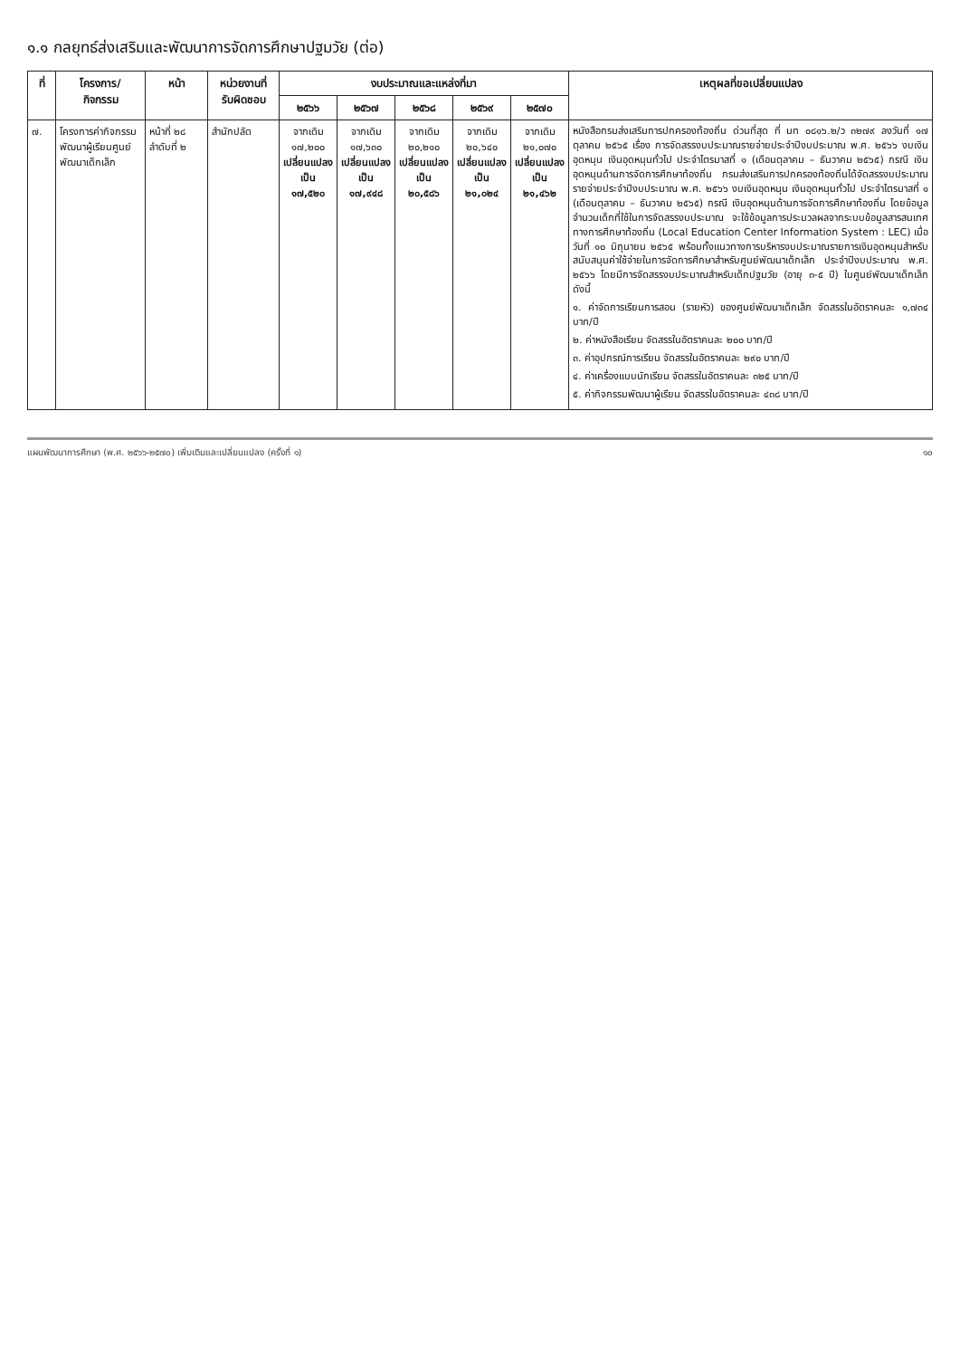๑.๑ กลยุทธ์ส่งเสริมและพัฒนาการจัดการศึกษาปฐมวัย (ต่อ)
| ที่ | โครงการ/ กิจกรรม | หน้า | หน่วยงานที่ รับผิดชอบ | งบประมาณและแหล่งที่มา | | | | | เหตุผลที่ขอเปลี่ยนแปลง |
| --- | --- | --- | --- | --- | --- | --- | --- | --- | --- |
| | | | | ๒๕๖๖ | ๒๕๖๗ | ๒๕๖๘ | ๒๕๖๙ | ๒๕๗๐ | |
| ๗. | โครงการค่ากิจกรรมพัฒนาผู้เรียนศูนย์พัฒนาเด็กเล็ก | หน้าที่ ๒๘ ลำดับที่ ๒ | สำนักปลัด | จากเดิม ๑๗,๒๐๐ เปลี่ยนแปลง เป็น ๑๗,๕๒๐ | จากเดิม ๑๗,๖๓๐ เปลี่ยนแปลง เป็น ๑๗,๙๔๘ | จากเดิม ๒๐,๒๑๐ เปลี่ยนแปลง เป็น ๒๐,๕๘๖ | จากเดิม ๒๐,๖๔๐ เปลี่ยนแปลง เป็น ๒๑,๐๒๔ | จากเดิม ๒๑,๐๗๐ เปลี่ยนแปลง เป็น ๒๑,๔๖๒ | หนังสือกรมส่งเสริมการปกครองท้องถิ่น ด่วนที่สุด ที่ มท ๐๘๑๖.๒/ว ๓๒๗๙ ลงวันที่ ๑๗ ตุลาคม ๒๕๖๕ เรื่อง การจัดสรรงบประมาณรายจ่ายประจำปีงบประมาณ พ.ศ. ๒๕๖๖ งบเงินอุดหนุน เงินอุดหนุนทั่วไป ประจำไตรมาสที่ ๑ (เดือนตุลาคม – ธันวาคม ๒๕๖๕) กรณี เงินอุดหนุนด้านการจัดการศึกษาท้องถิ่น กรมส่งเสริมการปกครองท้องถิ่นได้จัดสรรงบประมาณรายจ่ายประจำปีงบประมาณ พ.ศ. ๒๕๖๖ งบเงินอุดหนุน เงินอุดหนุนทั่วไป ประจำไตรมาสที่ ๑ (เดือนตุลาคม – ธันวาคม ๒๕๖๕) กรณี เงินอุดหนุนด้านการจัดการศึกษาท้องถิ่น โดยข้อมูลจำนวนเด็กที่ใช้ในการจัดสรรงบประมาณ จะใช้ข้อมูลการประมวลผลจากระบบข้อมูลสารสนเทศทางการศึกษาท้องถิ่น (Local Education Center Information System : LEC) เมื่อวันที่ ๑๐ มิถุนายน ๒๕๖๕ พร้อมทั้งแนวทางการบริหารงบประมาณรายการเงินอุดหนุนสำหรับสนับสนุนค่าใช้จ่ายในการจัดการศึกษาสำหรับศูนย์พัฒนาเด็กเล็ก ประจำปีงบประมาณ พ.ศ. ๒๕๖๖ โดยมีการจัดสรรงบประมาณสำหรับเด็กปฐมวัย (อายุ ๓-๕ ปี) ในศูนย์พัฒนาเด็กเล็ก ดังนี้ ๑. ค่าจัดการเรียนการสอน (รายหัว) ของศูนย์พัฒนาเด็กเล็ก จัดสรรในอัตราคนละ ๑,๗๓๔ บาท/ปี ๒. ค่าหนังสือเรียน จัดสรรในอัตราคนละ ๒๐๐ บาท/ปี ๓. ค่าอุปกรณ์การเรียน จัดสรรในอัตราคนละ ๒๙๐ บาท/ปี ๔. ค่าเครื่องแบบนักเรียน จัดสรรในอัตราคนละ ๓๒๕ บาท/ปี ๕. ค่ากิจกรรมพัฒนาผู้เรียน จัดสรรในอัตราคนละ ๔๓๘ บาท/ปี |
แผนพัฒนาการศึกษา (พ.ศ. ๒๕๖๖-๒๕๗๐) เพิ่มเติมและเปลี่ยนแปลง (ครั้งที่ ๑) ๑๐